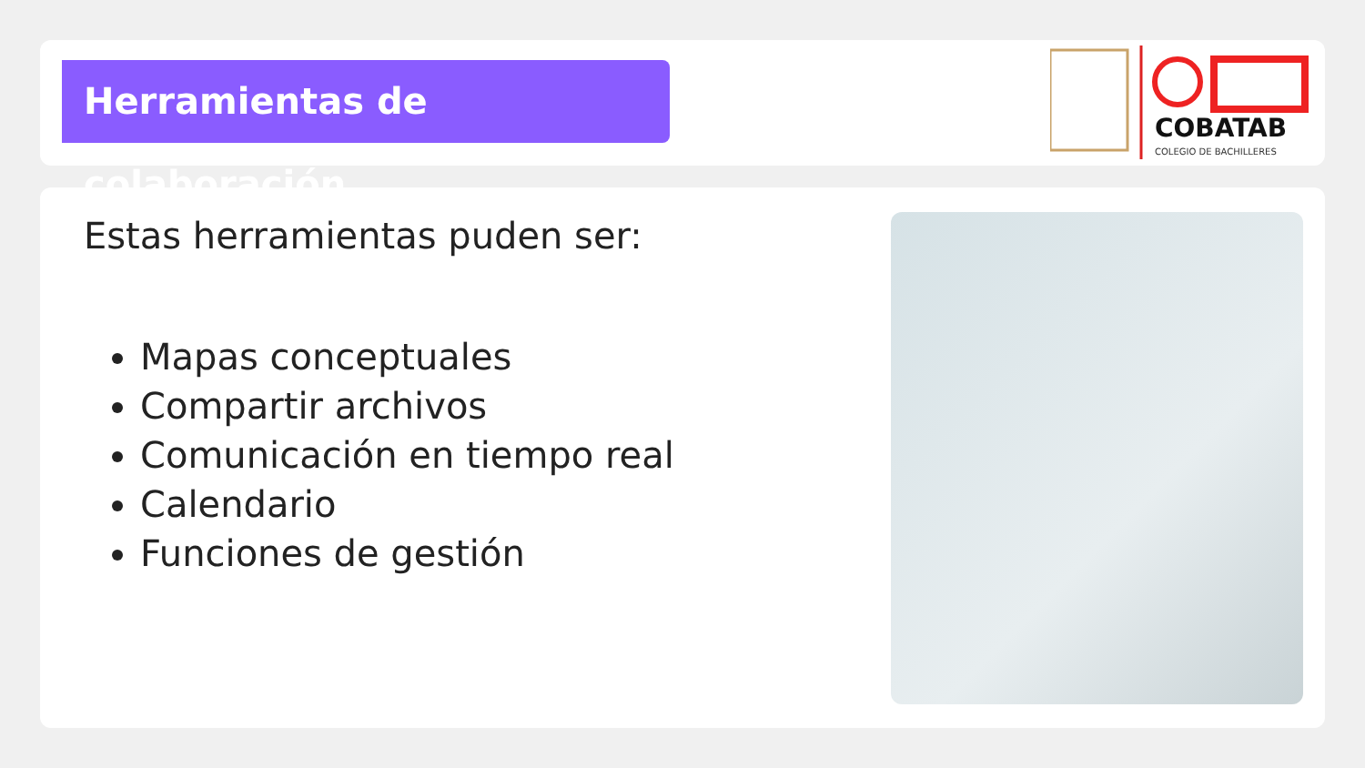Herramientas de colaboración
COBATAB
COLEGIO DE BACHILLERES
Estas herramientas puden ser:
Mapas conceptuales
Compartir archivos
Comunicación en tiempo real
Calendario
Funciones de gestión